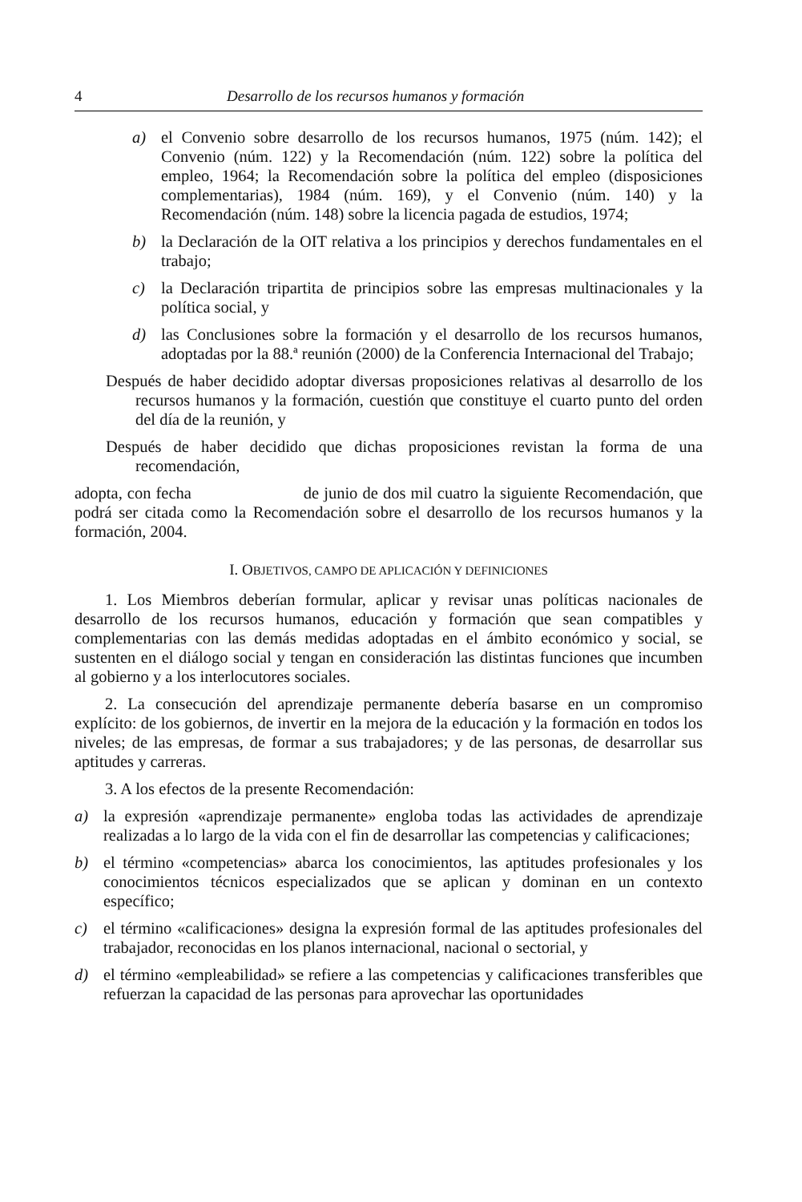4 Desarrollo de los recursos humanos y formación
a) el Convenio sobre desarrollo de los recursos humanos, 1975 (núm. 142); el Convenio (núm. 122) y la Recomendación (núm. 122) sobre la política del empleo, 1964; la Recomendación sobre la política del empleo (disposiciones complementarias), 1984 (núm. 169), y el Convenio (núm. 140) y la Recomendación (núm. 148) sobre la licencia pagada de estudios, 1974;
b) la Declaración de la OIT relativa a los principios y derechos fundamentales en el trabajo;
c) la Declaración tripartita de principios sobre las empresas multinacionales y la política social, y
d) las Conclusiones sobre la formación y el desarrollo de los recursos humanos, adoptadas por la 88.ª reunión (2000) de la Conferencia Internacional del Trabajo;
Después de haber decidido adoptar diversas proposiciones relativas al desarrollo de los recursos humanos y la formación, cuestión que constituye el cuarto punto del orden del día de la reunión, y
Después de haber decidido que dichas proposiciones revistan la forma de una recomendación,
adopta, con fecha de junio de dos mil cuatro la siguiente Recomendación, que podrá ser citada como la Recomendación sobre el desarrollo de los recursos humanos y la formación, 2004.
I. OBJETIVOS, CAMPO DE APLICACIÓN Y DEFINICIONES
1. Los Miembros deberían formular, aplicar y revisar unas políticas nacionales de desarrollo de los recursos humanos, educación y formación que sean compatibles y complementarias con las demás medidas adoptadas en el ámbito económico y social, se sustenten en el diálogo social y tengan en consideración las distintas funciones que incumben al gobierno y a los interlocutores sociales.
2. La consecución del aprendizaje permanente debería basarse en un compromiso explícito: de los gobiernos, de invertir en la mejora de la educación y la formación en todos los niveles; de las empresas, de formar a sus trabajadores; y de las personas, de desarrollar sus aptitudes y carreras.
3. A los efectos de la presente Recomendación:
a) la expresión «aprendizaje permanente» engloba todas las actividades de aprendizaje realizadas a lo largo de la vida con el fin de desarrollar las competencias y calificaciones;
b) el término «competencias» abarca los conocimientos, las aptitudes profesionales y los conocimientos técnicos especializados que se aplican y dominan en un contexto específico;
c) el término «calificaciones» designa la expresión formal de las aptitudes profesionales del trabajador, reconocidas en los planos internacional, nacional o sectorial, y
d) el término «empleabilidad» se refiere a las competencias y calificaciones transferibles que refuerzan la capacidad de las personas para aprovechar las oportunidades